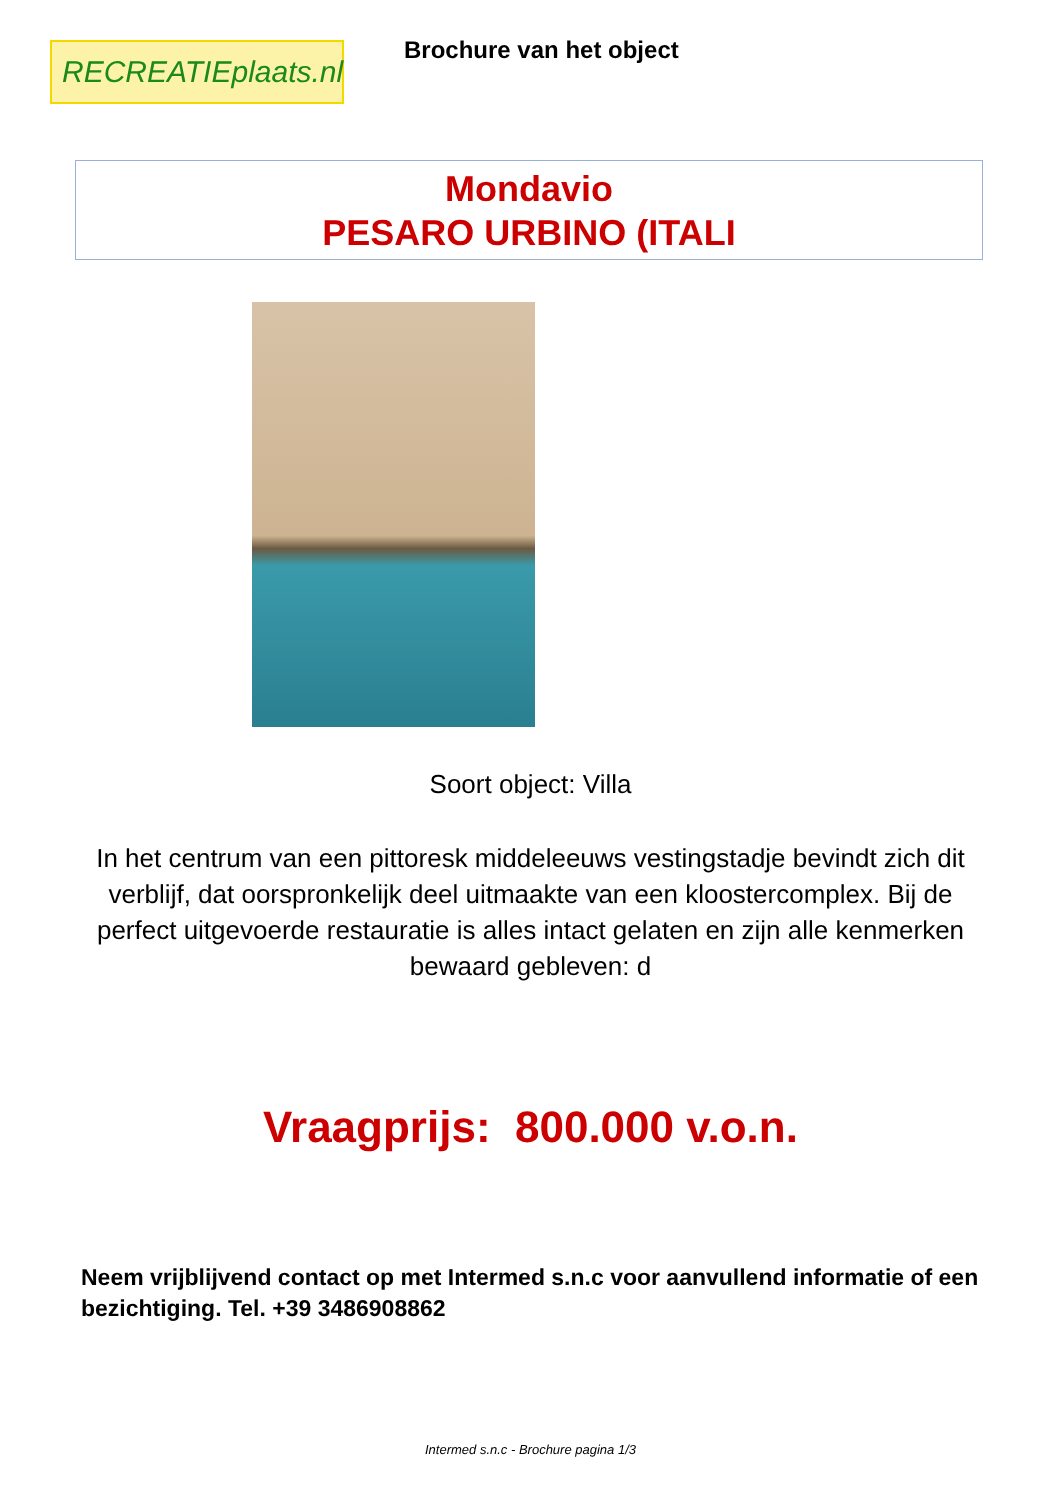RECREATIEplaats.nl
Brochure van het object
Mondavio
PESARO URBINO (ITALI
Soort object: Villa
In het centrum van een pittoresk middeleeuws vestingstadje bevindt zich dit verblijf, dat oorspronkelijk deel uitmaakte van een kloostercomplex. Bij de perfect uitgevoerde restauratie is alles intact gelaten en zijn alle kenmerken bewaard gebleven: d
Vraagprijs: 800.000 v.o.n.
Neem vrijblijvend contact op met Intermed s.n.c voor aanvullend informatie of een bezichtiging. Tel. +39 3486908862
Intermed s.n.c - Brochure pagina 1/3